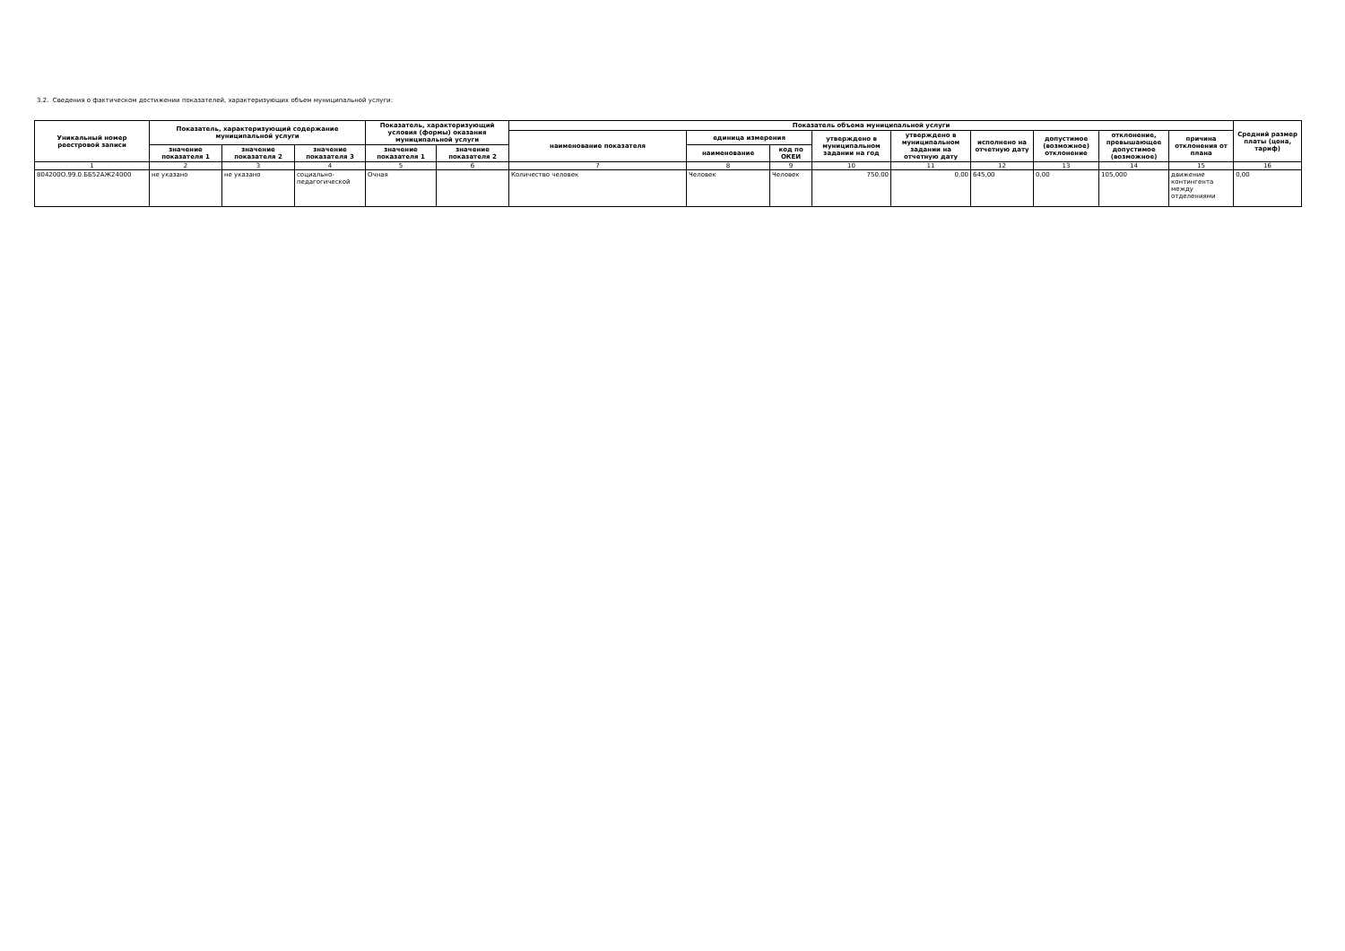3.2. Сведения о фактическом достижении показателей, характеризующих объем муниципальной услуги:
| Уникальный номер реестровой записи | Показатель, характеризующий содержание муниципальной услуги | | | Показатель, характеризующий условия (формы) оказания муниципальной услуги | | Показатель объема муниципальной услуги | | | | | | | | | Средний размер платы (цена, тариф) |
| --- | --- | --- | --- | --- | --- | --- | --- | --- | --- | --- | --- | --- | --- | --- | --- |
| | | | | | | наименование показателя | единица измерения | | утверждено в муниципальном задании на год | утверждено в муниципальном задании на отчетную дату | исполнено на отчетную дату | допустимое (возможное) отклонение | отклонение, превышающее допустимое (возможное) | причина отклонения от плана | |
| | значение показателя 1 | значение показателя 2 | значение показателя 3 | значение показателя 1 | значение показателя 2 | | наименование | код по ОКЕИ | | | | | | | |
| 1 | 2 | 3 | 4 | 5 | 6 | 7 | 8 | 9 | 10 | 11 | 12 | 13 | 14 | 15 | 16 |
| 804200О.99.0.ББ52АЖ24000 | не указано | не указано | социально-педагогической | Очная | | Количество человек | Человек | Человек | 750,00 | 0,00 | 645,00 | 0,00 | 105,000 | движение контингента между отделениями | 0,00 |